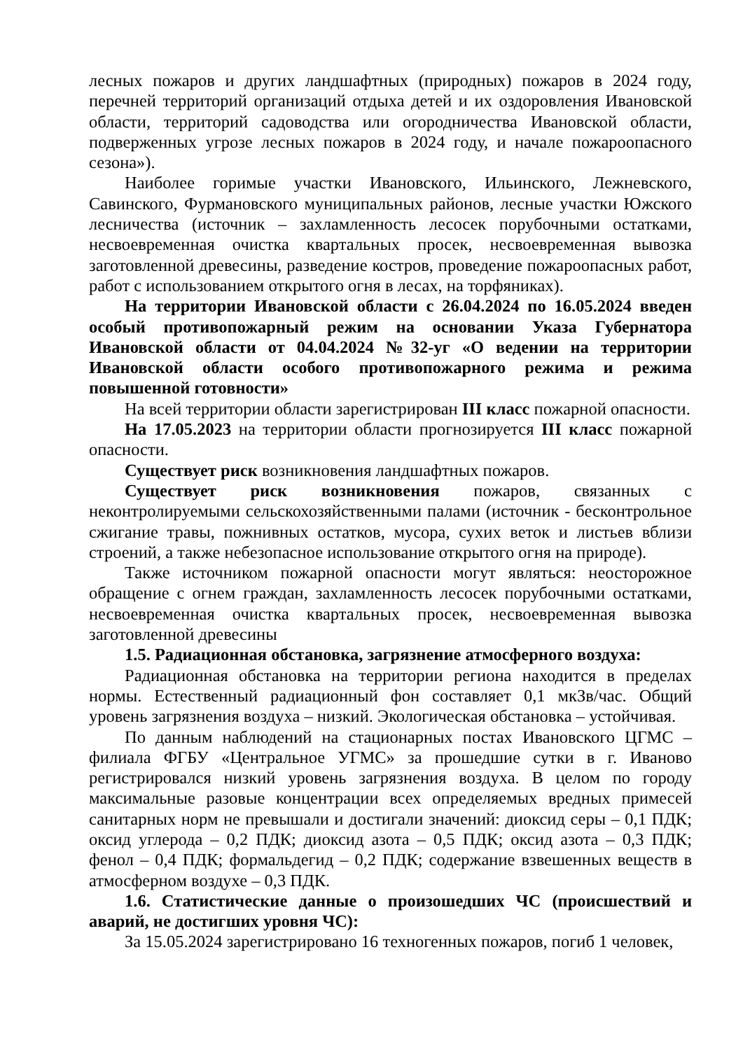лесных пожаров и других ландшафтных (природных) пожаров в 2024 году, перечней территорий организаций отдыха детей и их оздоровления Ивановской области, территорий садоводства или огородничества Ивановской области, подверженных угрозе лесных пожаров в 2024 году, и начале пожароопасного сезона»).
Наиболее горимые участки Ивановского, Ильинского, Лежневского, Савинского, Фурмановского муниципальных районов, лесные участки Южского лесничества (источник – захламленность лесосек порубочными остатками, несвоевременная очистка квартальных просек, несвоевременная вывозка заготовленной древесины, разведение костров, проведение пожароопасных работ, работ с использованием открытого огня в лесах, на торфяниках).
На территории Ивановской области с 26.04.2024 по 16.05.2024 введен особый противопожарный режим на основании Указа Губернатора Ивановской области от 04.04.2024 №32-уг «О ведении на территории Ивановской области особого противопожарного режима и режима повышенной готовности»
На всей территории области зарегистрирован III класс пожарной опасности.
На 17.05.2023 на территории области прогнозируется III класс пожарной опасности.
Существует риск возникновения ландшафтных пожаров.
Существует риск возникновения пожаров, связанных с неконтролируемыми сельскохозяйственными палами (источник - бесконтрольное сжигание травы, пожнивных остатков, мусора, сухих веток и листьев вблизи строений, а также небезопасное использование открытого огня на природе).
Также источником пожарной опасности могут являться: неосторожное обращение с огнем граждан, захламленность лесосек порубочными остатками, несвоевременная очистка квартальных просек, несвоевременная вывозка заготовленной древесины
1.5. Радиационная обстановка, загрязнение атмосферного воздуха:
Радиационная обстановка на территории региона находится в пределах нормы. Естественный радиационный фон составляет 0,1 мкЗв/час. Общий уровень загрязнения воздуха – низкий. Экологическая обстановка – устойчивая.
По данным наблюдений на стационарных постах Ивановского ЦГМС – филиала ФГБУ «Центральное УГМС» за прошедшие сутки в г. Иваново регистрировался низкий уровень загрязнения воздуха. В целом по городу максимальные разовые концентрации всех определяемых вредных примесей санитарных норм не превышали и достигали значений: диоксид серы – 0,1 ПДК; оксид углерода – 0,2 ПДК; диоксид азота – 0,5 ПДК; оксид азота – 0,3 ПДК; фенол – 0,4 ПДК; формальдегид – 0,2 ПДК; содержание взвешенных веществ в атмосферном воздухе – 0,3 ПДК.
1.6. Статистические данные о произошедших ЧС (происшествий и аварий, не достигших уровня ЧС):
За 15.05.2024 зарегистрировано 16 техногенных пожаров, погиб 1 человек,